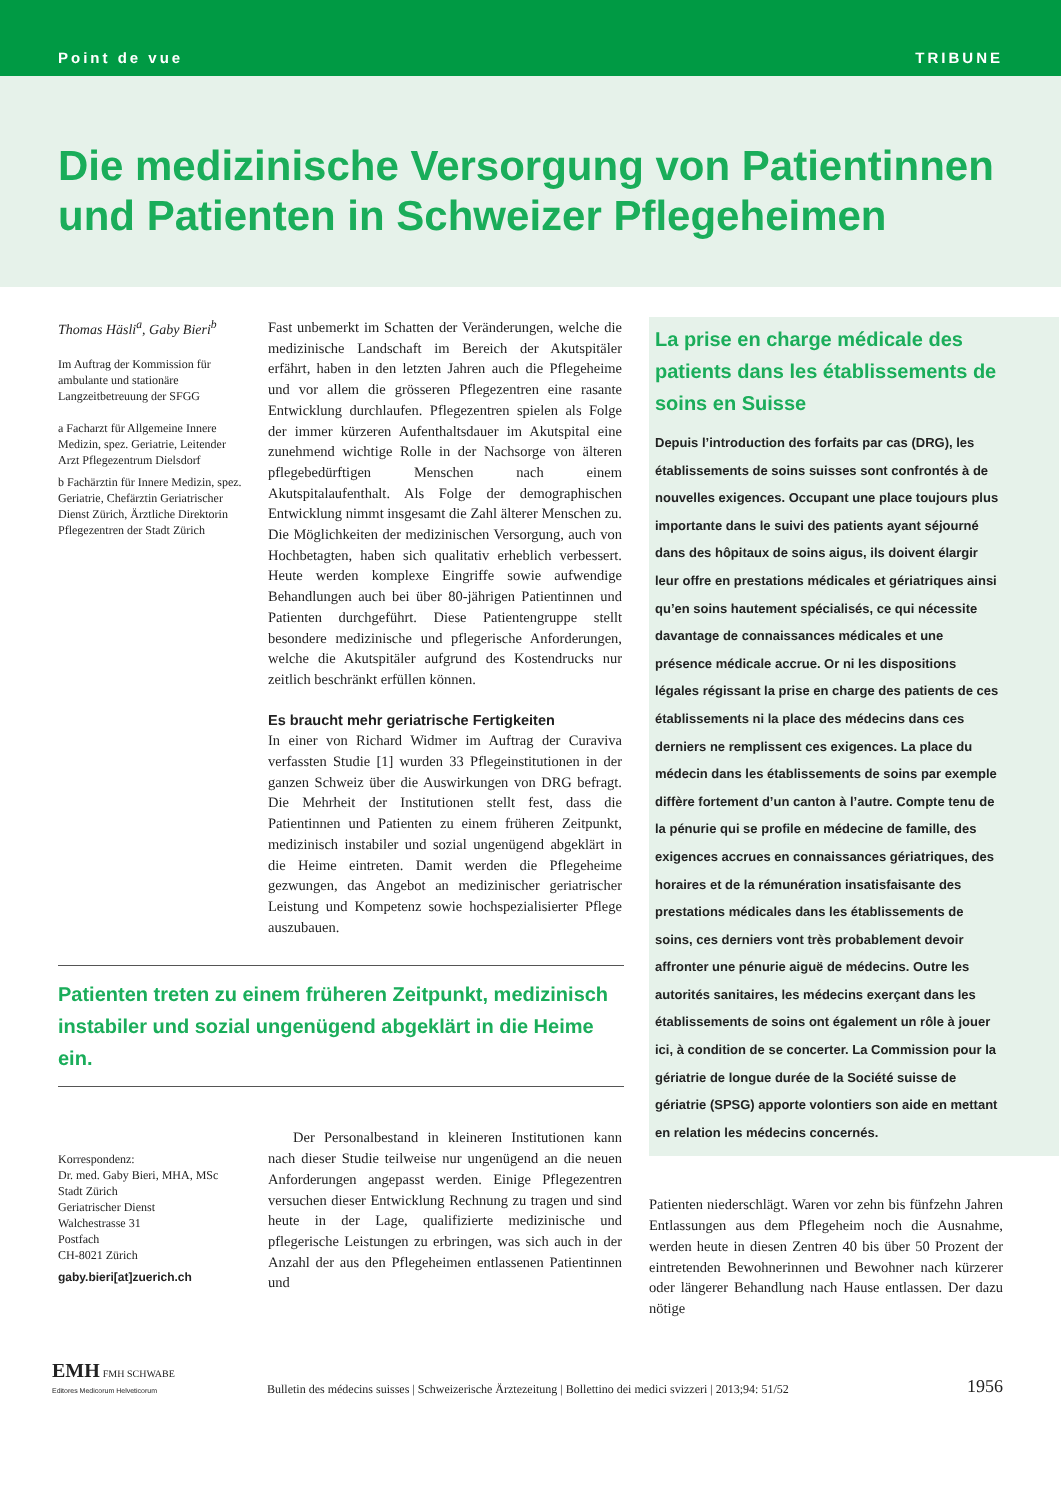Point de vue TRIBUNE
Die medizinische Versorgung von Patientinnen und Patienten in Schweizer Pflegeheimen
Thomas Häsli<sup>a</sup>, Gaby Bieri<sup>b</sup>
Im Auftrag der Kommission für ambulante und stationäre Langzeitbetreuung der SFGG
a Facharzt für Allgemeine Innere Medizin, spez. Geriatrie, Leitender Arzt Pflegezentrum Dielsdorf
b Fachärztin für Innere Medizin, spez. Geriatrie, Chefärztin Geriatrischer Dienst Zürich, Ärztliche Direktorin Pflegezentren der Stadt Zürich
Fast unbemerkt im Schatten der Veränderungen, welche die medizinische Landschaft im Bereich der Akutspitäler erfährt, haben in den letzten Jahren auch die Pflegeheime und vor allem die grösseren Pflegezentren eine rasante Entwicklung durchlaufen. Pflegezentren spielen als Folge der immer kürzeren Aufenthaltsdauer im Akutspital eine zunehmend wichtige Rolle in der Nachsorge von älteren pflegebedürftigen Menschen nach einem Akutspitalaufenthalt. Als Folge der demographischen Entwicklung nimmt insgesamt die Zahl älterer Menschen zu. Die Möglichkeiten der medizinischen Versorgung, auch von Hochbetagten, haben sich qualitativ erheblich verbessert. Heute werden komplexe Eingriffe sowie aufwendige Behandlungen auch bei über 80-jährigen Patientinnen und Patienten durchgeführt. Diese Patientengruppe stellt besondere medizinische und pflegerische Anforderungen, welche die Akutspitäler aufgrund des Kostendrucks nur zeitlich beschränkt erfüllen können.
Es braucht mehr geriatrische Fertigkeiten
In einer von Richard Widmer im Auftrag der Curaviva verfassten Studie [1] wurden 33 Pflegeinstitutionen in der ganzen Schweiz über die Auswirkungen von DRG befragt. Die Mehrheit der Institutionen stellt fest, dass die Patientinnen und Patienten zu einem früheren Zeitpunkt, medizinisch instabiler und sozial ungenügend abgeklärt in die Heime eintreten. Damit werden die Pflegeheime gezwungen, das Angebot an medizinischer geriatrischer Leistung und Kompetenz sowie hochspezialisierter Pflege auszubauen.
Patienten treten zu einem früheren Zeitpunkt, medizinisch instabiler und sozial ungenügend abgeklärt in die Heime ein.
Korrespondenz:
Dr. med. Gaby Bieri, MHA, MSc
Stadt Zürich
Geriatrischer Dienst
Walchestrasse 31
Postfach
CH-8021 Zürich
gaby.bieri[at]zuerich.ch
Der Personalbestand in kleineren Institutionen kann nach dieser Studie teilweise nur ungenügend an die neuen Anforderungen angepasst werden. Einige Pflegezentren versuchen dieser Entwicklung Rechnung zu tragen und sind heute in der Lage, qualifizierte medizinische und pflegerische Leistungen zu erbringen, was sich auch in der Anzahl der aus den Pflegeheimen entlassenen Patientinnen und
La prise en charge médicale des patients dans les établissements de soins en Suisse
Depuis l’introduction des forfaits par cas (DRG), les établissements de soins suisses sont confrontés à de nouvelles exigences. Occupant une place toujours plus importante dans le suivi des patients ayant séjourné dans des hôpitaux de soins aigus, ils doivent élargir leur offre en prestations médicales et gériatriques ainsi qu’en soins hautement spécialisés, ce qui nécessite davantage de connaissances médicales et une présence médicale accrue. Or ni les dispositions légales régissant la prise en charge des patients de ces établissements ni la place des médecins dans ces derniers ne remplissent ces exigences. La place du médecin dans les établissements de soins par exemple diffère fortement d’un canton à l’autre. Compte tenu de la pénurie qui se profile en médecine de famille, des exigences accrues en connaissances gériatriques, des horaires et de la rémunération insatisfaisante des prestations médicales dans les établissements de soins, ces derniers vont très probablement devoir affronter une pénurie aiguë de médecins. Outre les autorités sanitaires, les médecins exerçant dans les établissements de soins ont également un rôle à jouer ici, à condition de se concerter. La Commission pour la gériatrie de longue durée de la Société suisse de gériatrie (SPSG) apporte volontiers son aide en mettant en relation les médecins concernés.
Patienten niederschlägt. Waren vor zehn bis fünfzehn Jahren Entlassungen aus dem Pflegeheim noch die Ausnahme, werden heute in diesen Zentren 40 bis über 50 Prozent der eintretenden Bewohnerinnen und Bewohner nach kürzerer oder längerer Behandlung nach Hause entlassen. Der dazu nötige
EMH FMH SCHWABE
Editores Medicorum Helveticorum
Bulletin des médecins suisses | Schweizerische Ärztezeitung | Bollettino dei medici svizzeri | 2013;94: 51/52
1956